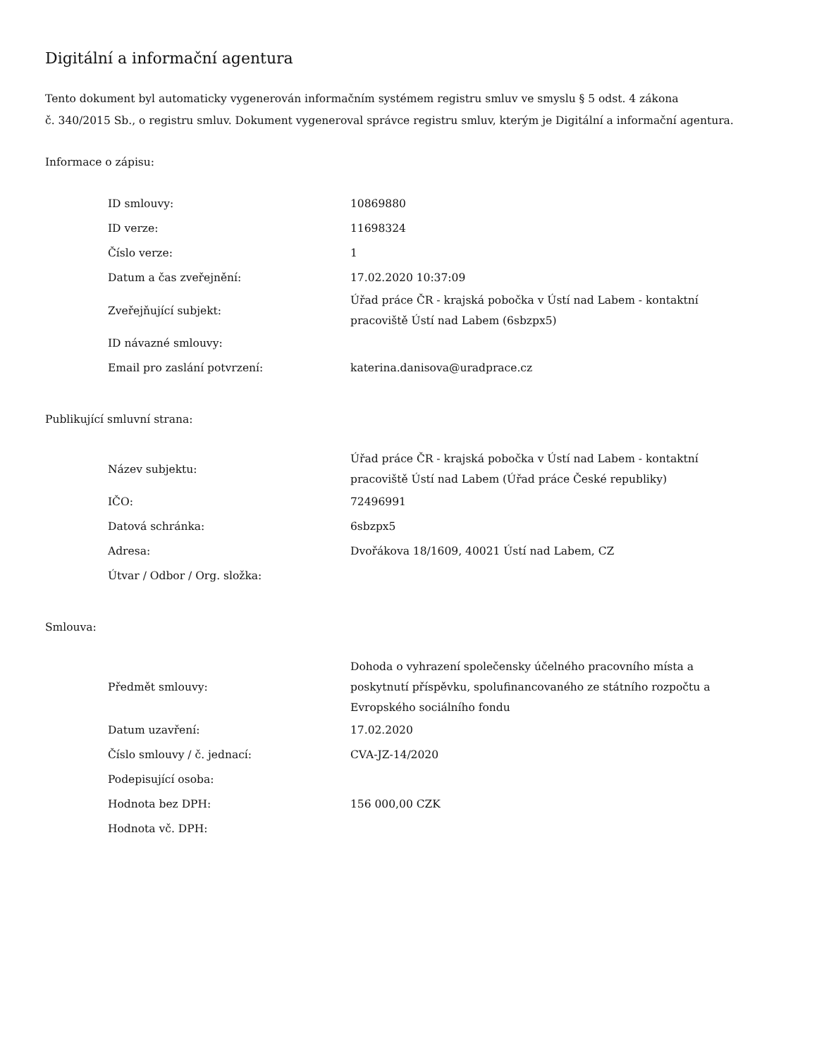Digitální a informační agentura
Tento dokument byl automaticky vygenerován informačním systémem registru smluv ve smyslu § 5 odst. 4 zákona
č. 340/2015 Sb., o registru smluv. Dokument vygeneroval správce registru smluv, kterým je Digitální a informační agentura.
Informace o zápisu:
| ID smlouvy: | 10869880 |
| ID verze: | 11698324 |
| Číslo verze: | 1 |
| Datum a čas zveřejnění: | 17.02.2020 10:37:09 |
| Zveřejňující subjekt: | Úřad práce ČR - krajská pobočka v Ústí nad Labem - kontaktní pracoviště Ústí nad Labem (6sbzpx5) |
| ID návazné smlouvy: | |
| Email pro zaslání potvrzení: | katerina.danisova@uradprace.cz |
Publikující smluvní strana:
| Název subjektu: | Úřad práce ČR - krajská pobočka v Ústí nad Labem - kontaktní pracoviště Ústí nad Labem (Úřad práce České republiky) |
| IČO: | 72496991 |
| Datová schránka: | 6sbzpx5 |
| Adresa: | Dvořákova 18/1609, 40021 Ústí nad Labem, CZ |
| Útvar / Odbor / Org. složka: | |
Smlouva:
| Předmět smlouvy: | Dohoda o vyhrazení společensky účelného pracovního místa a poskytnutí příspěvku, spolufinancovaného ze státního rozpočtu a Evropského sociálního fondu |
| Datum uzavření: | 17.02.2020 |
| Číslo smlouvy / č. jednací: | CVA-JZ-14/2020 |
| Podepisující osoba: | |
| Hodnota bez DPH: | 156 000,00 CZK |
| Hodnota vč. DPH: | |